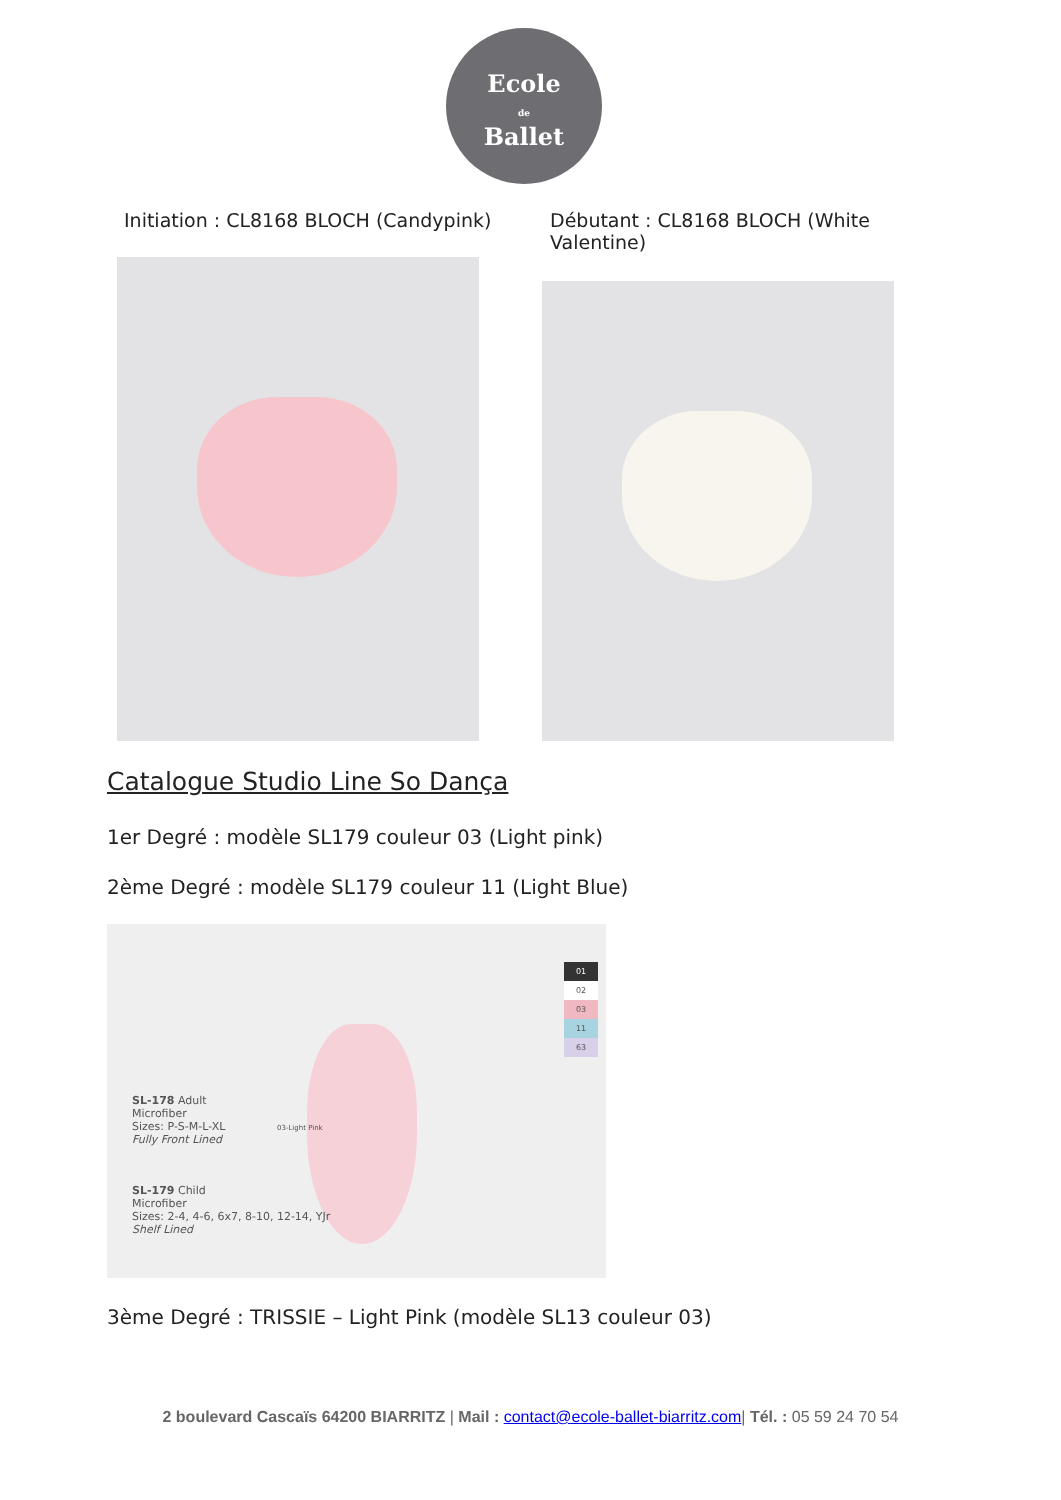Ecole
de
Ballet
Initiation : CL8168 BLOCH (Candypink)
Débutant : CL8168 BLOCH (White Valentine)
Catalogue Studio Line So Dança
1er Degré : modèle SL179 couleur 03 (Light pink)
2ème Degré : modèle SL179 couleur 11 (Light Blue)
SL-178 Adult
Microfiber
Sizes: P-S-M-L-XL
Fully Front Lined
03-Light Pink
SL-179 Child
Microfiber
Sizes: 2-4, 4-6, 6x7, 8-10, 12-14, YJr
Shelf Lined
01
02
03
11
63
3ème Degré : TRISSIE – Light Pink (modèle SL13 couleur 03)
2 boulevard Cascaïs 64200 BIARRITZ | Mail : contact@ecole-ballet-biarritz.com| Tél. : 05 59 24 70 54